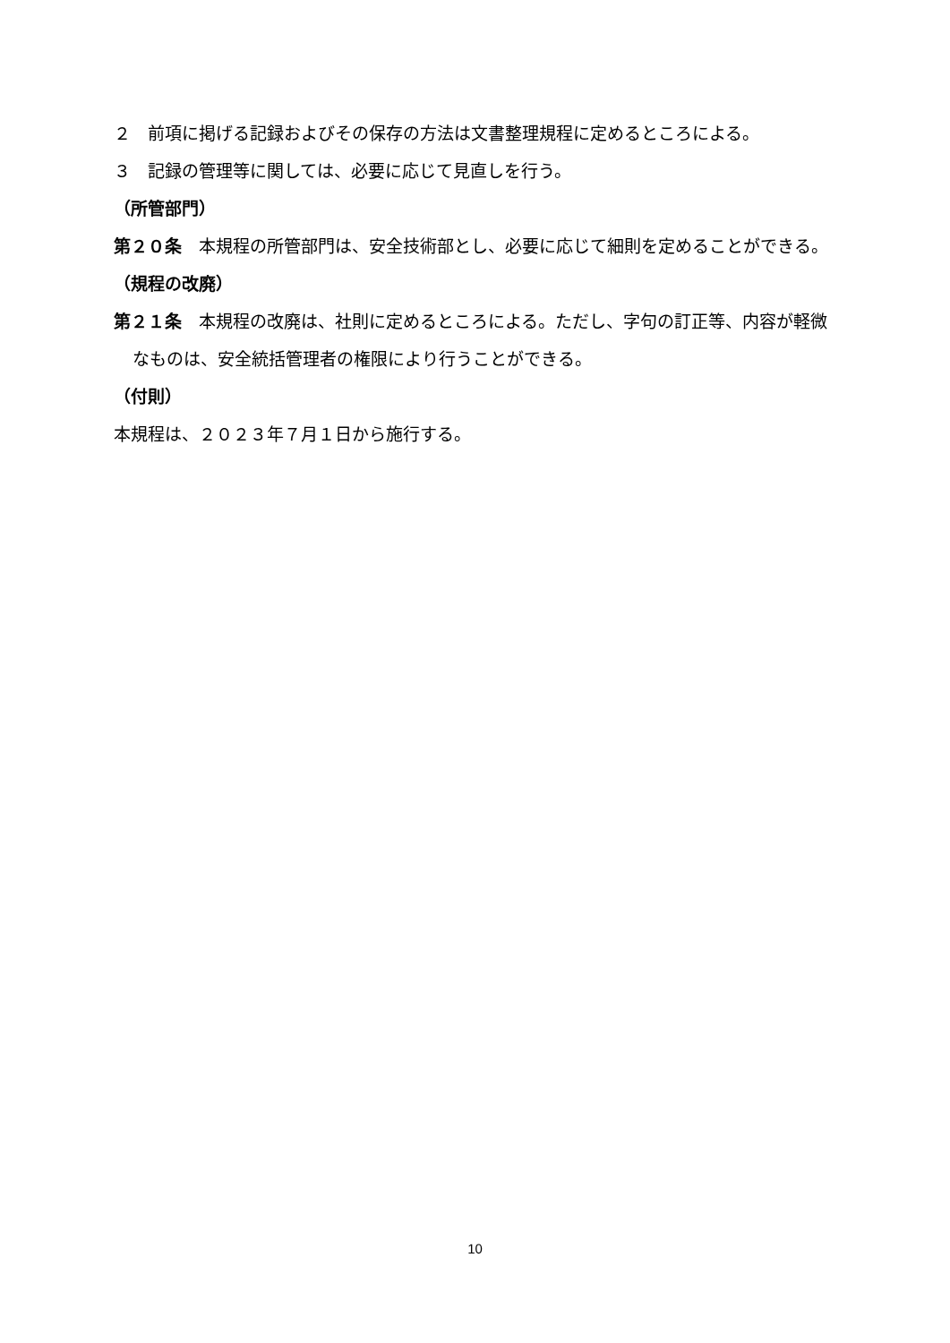２　前項に掲げる記録およびその保存の方法は文書整理規程に定めるところによる。
３　記録の管理等に関しては、必要に応じて見直しを行う。
（所管部門）
第２０条　本規程の所管部門は、安全技術部とし、必要に応じて細則を定めることができる。
（規程の改廃）
第２１条　本規程の改廃は、社則に定めるところによる。ただし、字句の訂正等、内容が軽微なものは、安全統括管理者の権限により行うことができる。
（付則）
本規程は、２０２３年７月１日から施行する。
10